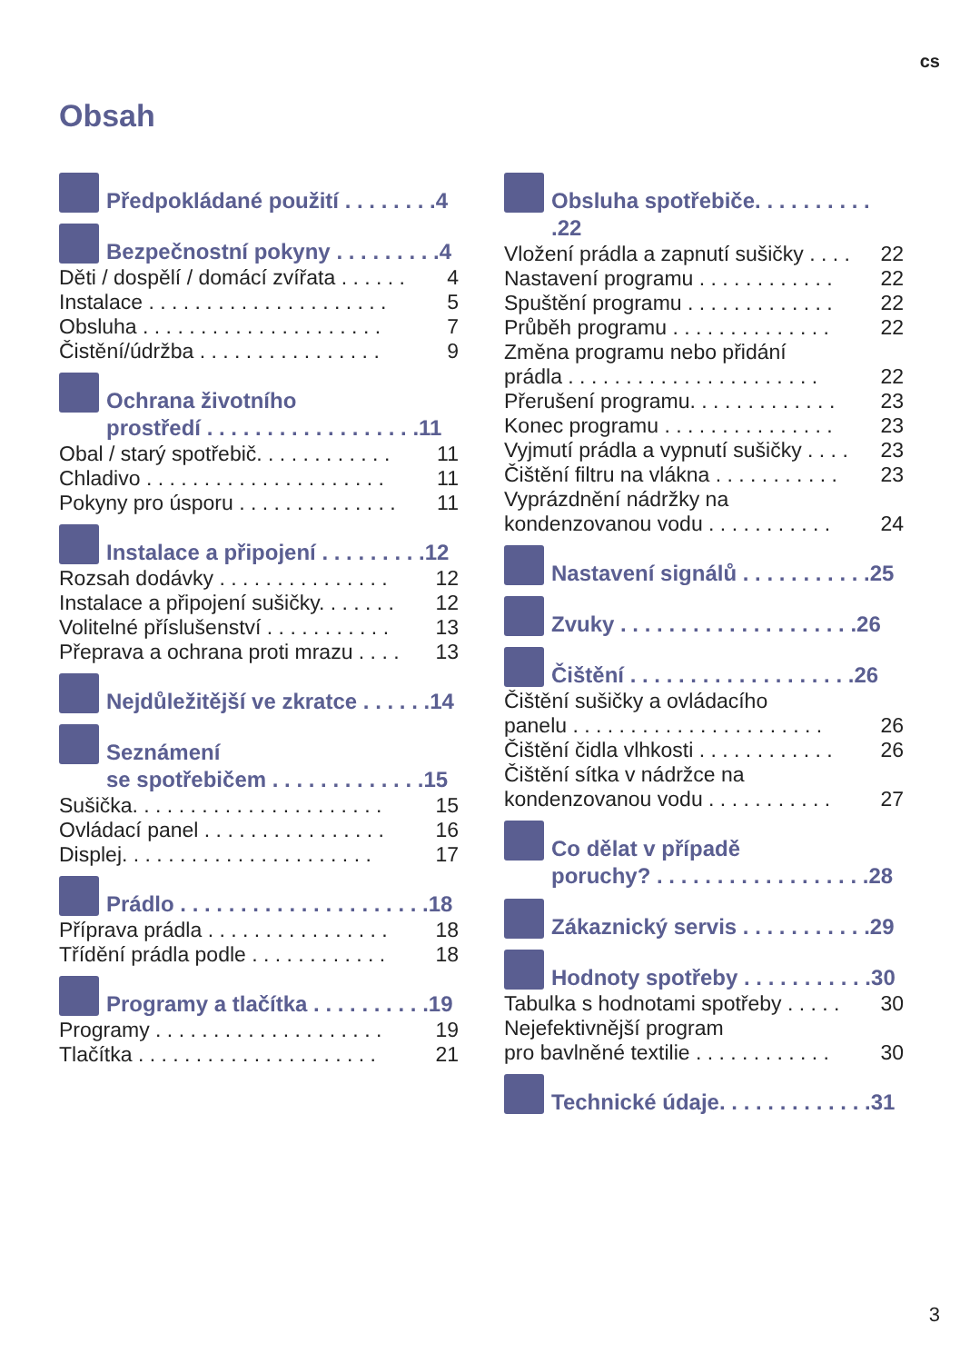cs
Obsah
Předpokládané použití . . . . . . . .4
Bezpečnostní pokyny . . . . . . . . .4
Děti / dospělí / domácí zvířata . . . . . . 4
Instalace . . . . . . . . . . . . . . . . . . . . . 5
Obsluha . . . . . . . . . . . . . . . . . . . . . 7
Čistění/údržba . . . . . . . . . . . . . . . . 9
Ochrana životního
prostředí . . . . . . . . . . . . . . . . . .11
Obal / starý spotřebič. . . . . . . . . . . . 11
Chladivo . . . . . . . . . . . . . . . . . . . . . 11
Pokyny pro úsporu . . . . . . . . . . . . . . 11
Instalace a připojení . . . . . . . . .12
Rozsah dodávky . . . . . . . . . . . . . . . 12
Instalace a připojení sušičky. . . . . . . 12
Volitelné příslušenství . . . . . . . . . . . 13
Přeprava a ochrana proti mrazu . . . . 13
Nejdůležitější ve zkratce . . . . . .14
Seznámení
se spotřebičem . . . . . . . . . . . . .15
Sušička. . . . . . . . . . . . . . . . . . . . . . 15
Ovládací panel . . . . . . . . . . . . . . . . 16
Displej. . . . . . . . . . . . . . . . . . . . . . 17
Prádlo . . . . . . . . . . . . . . . . . . . . .18
Příprava prádla . . . . . . . . . . . . . . . . 18
Třídění prádla podle . . . . . . . . . . . . 18
Programy a tlačítka . . . . . . . . . .19
Programy . . . . . . . . . . . . . . . . . . . . 19
Tlačítka . . . . . . . . . . . . . . . . . . . . . 21
Obsluha spotřebiče. . . . . . . . . . .22
Vložení prádla a zapnutí sušičky . . . . 22
Nastavení programu . . . . . . . . . . . . 22
Spuštění programu . . . . . . . . . . . . . 22
Průběh programu . . . . . . . . . . . . . . 22
Změna programu nebo přidání
prádla . . . . . . . . . . . . . . . . . . . . . .
22
Přerušení programu. . . . . . . . . . . . . 23
Konec programu . . . . . . . . . . . . . . . 23
Vyjmutí prádla a vypnutí sušičky . . . . 23
Čištění filtru na vlákna . . . . . . . . . . . 23
Vyprázdnění nádržky na
kondenzovanou vodu . . . . . . . . . . .
24
Nastavení signálů . . . . . . . . . . .25
Zvuky . . . . . . . . . . . . . . . . . . . .26
Čištění . . . . . . . . . . . . . . . . . . .26
Čištění sušičky a ovládacího
panelu . . . . . . . . . . . . . . . . . . . . . .
26
Čištění čidla vlhkosti . . . . . . . . . . . . 26
Čištění sítka v nádržce na
kondenzovanou vodu . . . . . . . . . . .
27
Co dělat v případě
poruchy? . . . . . . . . . . . . . . . . . .28
Zákaznický servis . . . . . . . . . . .29
Hodnoty spotřeby . . . . . . . . . . .30
Tabulka s hodnotami spotřeby . . . . . 30
Nejefektivnější program
pro bavlněné textilie . . . . . . . . . . . .
30
Technické údaje. . . . . . . . . . . . .31
3